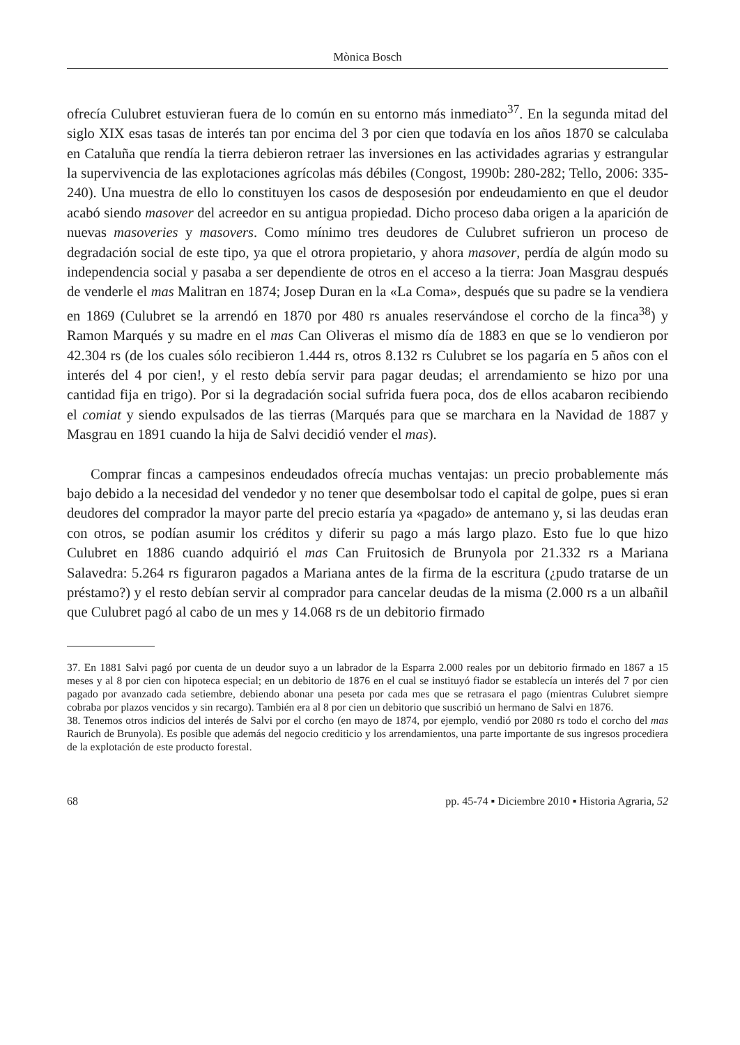Mònica Bosch
ofrecía Culubret estuvieran fuera de lo común en su entorno más inmediato<sup>37</sup>. En la segunda mitad del siglo XIX esas tasas de interés tan por encima del 3 por cien que todavía en los años 1870 se calculaba en Cataluña que rendía la tierra debieron retraer las inversiones en las actividades agrarias y estrangular la supervivencia de las explotaciones agrícolas más débiles (Congost, 1990b: 280-282; Tello, 2006: 335-240). Una muestra de ello lo constituyen los casos de desposesión por endeudamiento en que el deudor acabó siendo masover del acreedor en su antigua propiedad. Dicho proceso daba origen a la aparición de nuevas masoveries y masovers. Como mínimo tres deudores de Culubret sufrieron un proceso de degradación social de este tipo, ya que el otrora propietario, y ahora masover, perdía de algún modo su independencia social y pasaba a ser dependiente de otros en el acceso a la tierra: Joan Masgrau después de venderle el mas Malitran en 1874; Josep Duran en la «La Coma», después que su padre se la vendiera en 1869 (Culubret se la arrendó en 1870 por 480 rs anuales reservándose el corcho de la finca<sup>38</sup>) y Ramon Marqués y su madre en el mas Can Oliveras el mismo día de 1883 en que se lo vendieron por 42.304 rs (de los cuales sólo recibieron 1.444 rs, otros 8.132 rs Culubret se los pagaría en 5 años con el interés del 4 por cien!, y el resto debía servir para pagar deudas; el arrendamiento se hizo por una cantidad fija en trigo). Por si la degradación social sufrida fuera poca, dos de ellos acabaron recibiendo el comiat y siendo expulsados de las tierras (Marqués para que se marchara en la Navidad de 1887 y Masgrau en 1891 cuando la hija de Salvi decidió vender el mas).
Comprar fincas a campesinos endeudados ofrecía muchas ventajas: un precio probablemente más bajo debido a la necesidad del vendedor y no tener que desembolsar todo el capital de golpe, pues si eran deudores del comprador la mayor parte del precio estaría ya «pagado» de antemano y, si las deudas eran con otros, se podían asumir los créditos y diferir su pago a más largo plazo. Esto fue lo que hizo Culubret en 1886 cuando adquirió el mas Can Fruitosich de Brunyola por 21.332 rs a Mariana Salavedra: 5.264 rs figuraron pagados a Mariana antes de la firma de la escritura (¿pudo tratarse de un préstamo?) y el resto debían servir al comprador para cancelar deudas de la misma (2.000 rs a un albañil que Culubret pagó al cabo de un mes y 14.068 rs de un debitorio firmado
37. En 1881 Salvi pagó por cuenta de un deudor suyo a un labrador de la Esparra 2.000 reales por un debitorio firmado en 1867 a 15 meses y al 8 por cien con hipoteca especial; en un debitorio de 1876 en el cual se instituyó fiador se establecía un interés del 7 por cien pagado por avanzado cada setiembre, debiendo abonar una peseta por cada mes que se retrasara el pago (mientras Culubret siempre cobraba por plazos vencidos y sin recargo). También era al 8 por cien un debitorio que suscribió un hermano de Salvi en 1876.
38. Tenemos otros indicios del interés de Salvi por el corcho (en mayo de 1874, por ejemplo, vendió por 2080 rs todo el corcho del mas Raurich de Brunyola). Es posible que además del negocio crediticio y los arrendamientos, una parte importante de sus ingresos procediera de la explotación de este producto forestal.
68 pp. 45-74 ▪ Diciembre 2010 ▪ Historia Agraria, 52